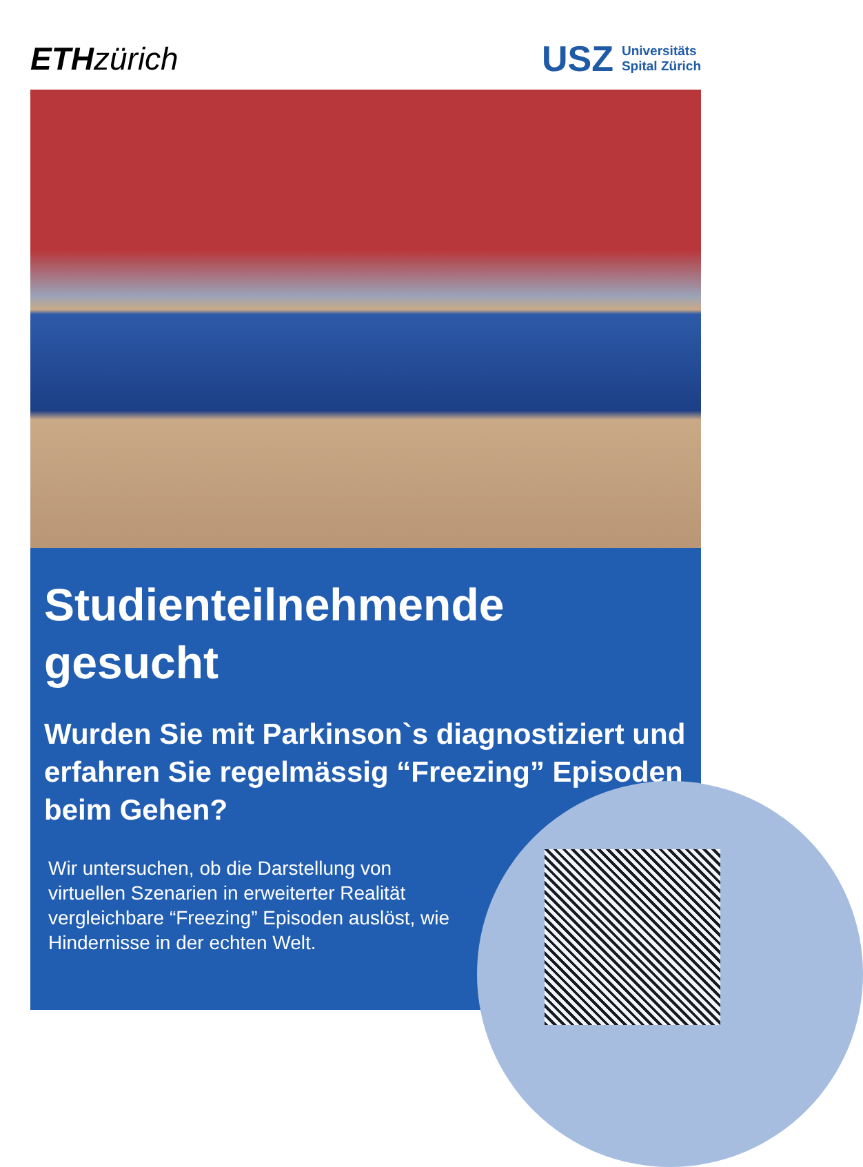ETH zürich
USZ Universitäts
Spital Zürich
Studienteilnehmende gesucht
Wurden Sie mit Parkinson`s diagnostiziert und erfahren Sie regelmässig “Freezing” Episoden beim Gehen?
Wir untersuchen, ob die Darstellung von virtuellen Szenarien in erweiterter Realität vergleichbare “Freezing” Episoden auslöst, wie Hindernisse in der echten Welt.